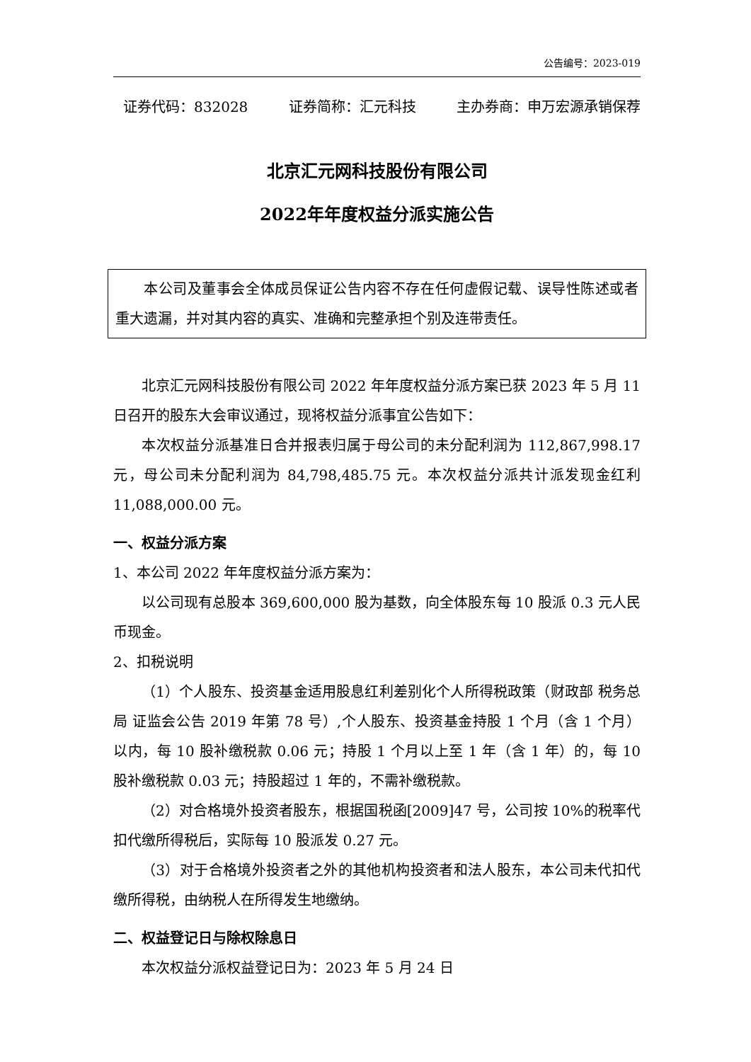公告编号：2023-019
证券代码：832028 证券简称：汇元科技 主办券商：申万宏源承销保荐
北京汇元网科技股份有限公司
2022年年度权益分派实施公告
本公司及董事会全体成员保证公告内容不存在任何虚假记载、误导性陈述或者重大遗漏，并对其内容的真实、准确和完整承担个别及连带责任。
北京汇元网科技股份有限公司 2022 年年度权益分派方案已获 2023 年 5 月 11 日召开的股东大会审议通过，现将权益分派事宜公告如下：
本次权益分派基准日合并报表归属于母公司的未分配利润为 112,867,998.17 元，母公司未分配利润为 84,798,485.75 元。本次权益分派共计派发现金红利 11,088,000.00 元。
一、权益分派方案
1、本公司 2022 年年度权益分派方案为：
以公司现有总股本 369,600,000 股为基数，向全体股东每 10 股派 0.3 元人民币现金。
2、扣税说明
（1）个人股东、投资基金适用股息红利差别化个人所得税政策（财政部 税务总局 证监会公告 2019 年第 78 号）,个人股东、投资基金持股 1 个月（含 1 个月）以内，每 10 股补缴税款 0.06 元；持股 1 个月以上至 1 年（含 1 年）的，每 10 股补缴税款 0.03 元；持股超过 1 年的，不需补缴税款。
（2）对合格境外投资者股东，根据国税函[2009]47 号，公司按 10%的税率代扣代缴所得税后，实际每 10 股派发 0.27 元。
（3）对于合格境外投资者之外的其他机构投资者和法人股东，本公司未代扣代缴所得税，由纳税人在所得发生地缴纳。
二、权益登记日与除权除息日
本次权益分派权益登记日为：2023 年 5 月 24 日